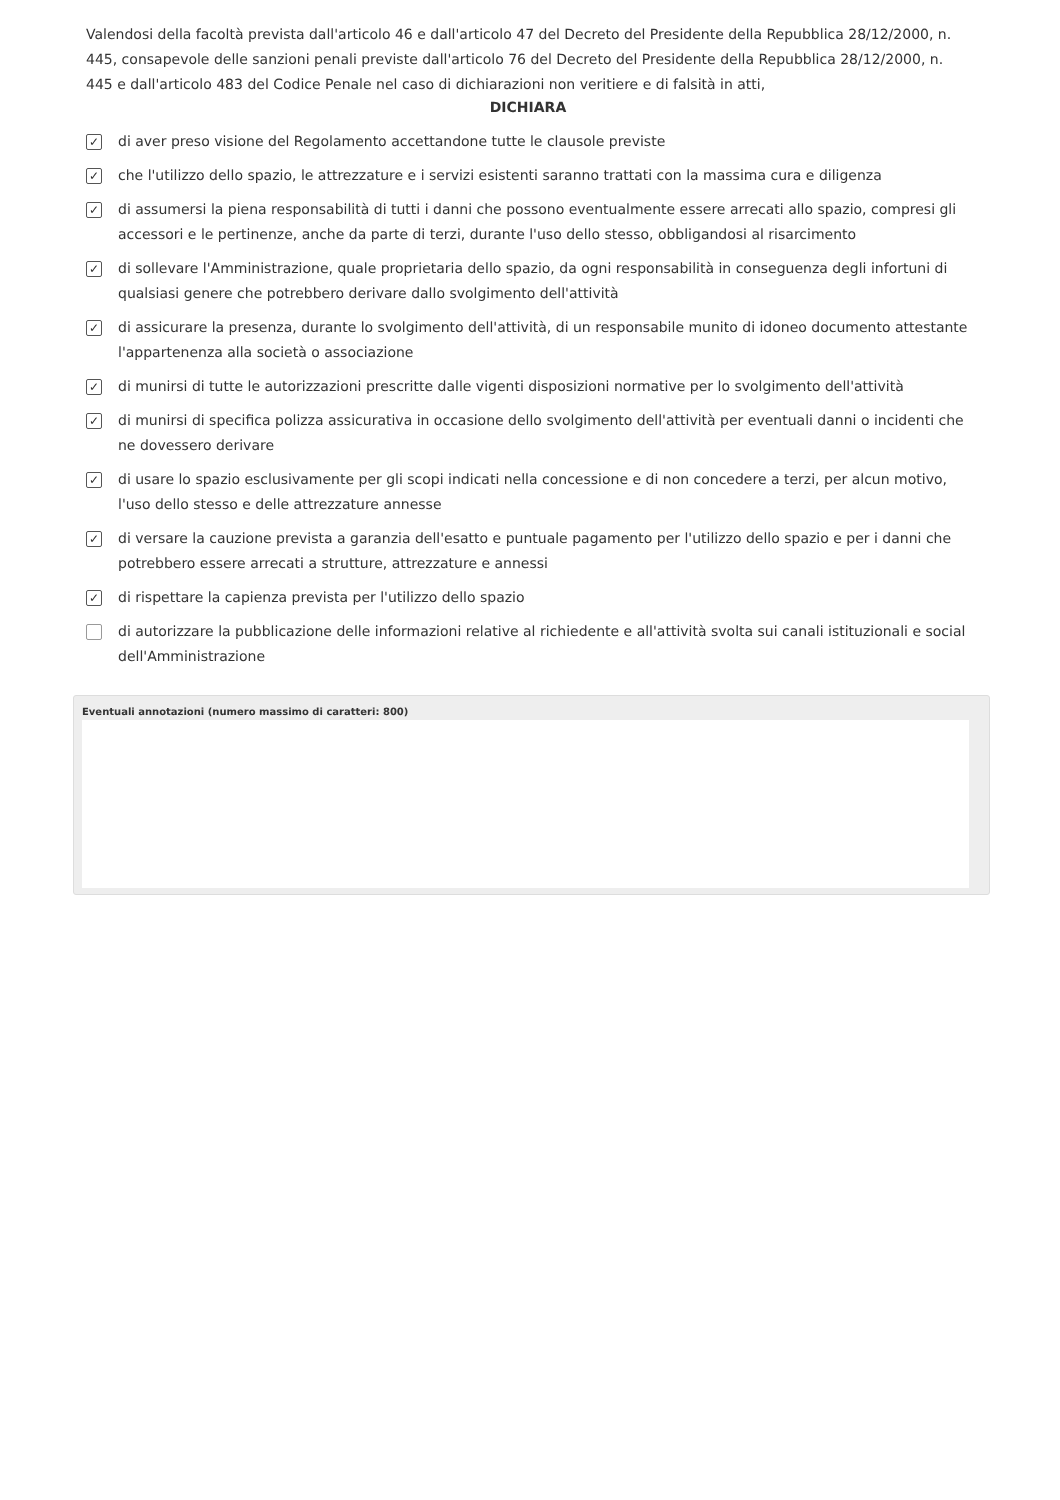Valendosi della facoltà prevista dall'articolo 46 e dall'articolo 47 del Decreto del Presidente della Repubblica 28/12/2000, n. 445, consapevole delle sanzioni penali previste dall'articolo 76 del Decreto del Presidente della Repubblica 28/12/2000, n. 445 e dall'articolo 483 del Codice Penale nel caso di dichiarazioni non veritiere e di falsità in atti,
DICHIARA
✓ di aver preso visione del Regolamento accettandone tutte le clausole previste
✓ che l'utilizzo dello spazio, le attrezzature e i servizi esistenti saranno trattati con la massima cura e diligenza
✓ di assumersi la piena responsabilità di tutti i danni che possono eventualmente essere arrecati allo spazio, compresi gli accessori e le pertinenze, anche da parte di terzi, durante l'uso dello stesso, obbligandosi al risarcimento
✓ di sollevare l'Amministrazione, quale proprietaria dello spazio, da ogni responsabilità in conseguenza degli infortuni di qualsiasi genere che potrebbero derivare dallo svolgimento dell'attività
✓ di assicurare la presenza, durante lo svolgimento dell'attività, di un responsabile munito di idoneo documento attestante l'appartenenza alla società o associazione
✓ di munirsi di tutte le autorizzazioni prescritte dalle vigenti disposizioni normative per lo svolgimento dell'attività
✓ di munirsi di specifica polizza assicurativa in occasione dello svolgimento dell'attività per eventuali danni o incidenti che ne dovessero derivare
✓ di usare lo spazio esclusivamente per gli scopi indicati nella concessione e di non concedere a terzi, per alcun motivo, l'uso dello stesso e delle attrezzature annesse
✓ di versare la cauzione prevista a garanzia dell'esatto e puntuale pagamento per l'utilizzo dello spazio e per i danni che potrebbero essere arrecati a strutture, attrezzature e annessi
✓ di rispettare la capienza prevista per l'utilizzo dello spazio
di autorizzare la pubblicazione delle informazioni relative al richiedente e all'attività svolta sui canali istituzionali e social dell'Amministrazione
Eventuali annotazioni (numero massimo di caratteri: 800)